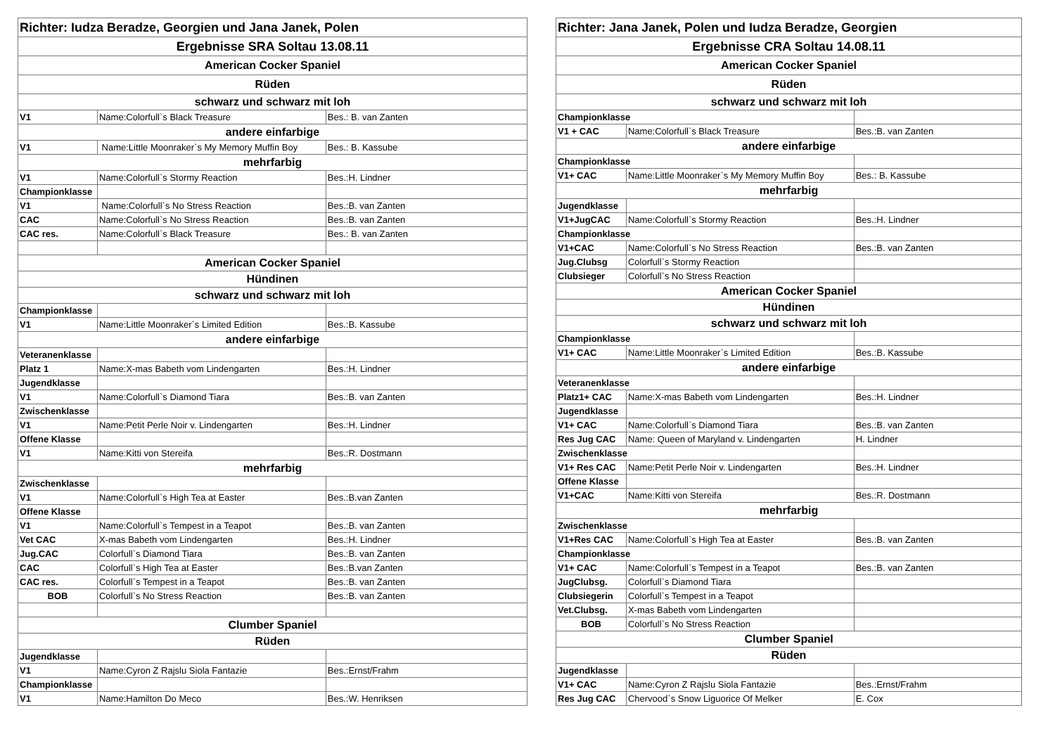| Richter: Iudza Beradze, Georgien und Jana Janek, Polen | | |
| Ergebnisse SRA Soltau 13.08.11 | | |
| American Cocker Spaniel | | |
| Rüden | | |
| schwarz und schwarz mit loh | | |
| V1 | Name:Colorfull`s Black Treasure | Bes.: B. van Zanten |
| andere einfarbige | | |
| V1 | Name:Little Moonraker`s My Memory Muffin Boy | Bes.: B. Kassube |
| mehrfarbig | | |
| V1 | Name:Colorfull`s Stormy Reaction | Bes.:H. Lindner |
| Championklasse | | |
| V1 | Name:Colorfull`s No Stress Reaction | Bes.:B. van Zanten |
| CAC | Name:Colorfull`s No Stress Reaction | Bes.:B. van Zanten |
| CAC res. | Name:Colorfull`s Black Treasure | Bes.: B. van Zanten |
| American Cocker Spaniel | | |
| Hündinen | | |
| schwarz und schwarz mit loh | | |
| Championklasse | | |
| V1 | Name:Little Moonraker`s Limited Edition | Bes.:B. Kassube |
| andere einfarbige | | |
| Veteranenklasse | | |
| Platz 1 | Name:X-mas Babeth vom Lindengarten | Bes.:H. Lindner |
| Jugendklasse | | |
| V1 | Name:Colorfull`s Diamond Tiara | Bes.:B. van Zanten |
| Zwischenklasse | | |
| V1 | Name:Petit Perle Noir v. Lindengarten | Bes.:H. Lindner |
| Offene Klasse | | |
| V1 | Name:Kitti von Stereifa | Bes.:R. Dostmann |
| mehrfarbig | | |
| Zwischenklasse | | |
| V1 | Name:Colorfull`s High Tea at Easter | Bes.:B.van Zanten |
| Offene Klasse | | |
| V1 | Name:Colorfull`s Tempest in a Teapot | Bes.:B. van Zanten |
| Vet CAC | X-mas Babeth vom Lindengarten | Bes.:H. Lindner |
| Jug.CAC | Colorfull`s Diamond Tiara | Bes.:B. van Zanten |
| CAC | Colorfull`s High Tea at Easter | Bes.:B.van Zanten |
| CAC res. | Colorfull`s Tempest in a Teapot | Bes.:B. van Zanten |
| BOB | Colorfull`s No Stress Reaction | Bes.:B. van Zanten |
| Clumber Spaniel | | |
| Rüden | | |
| Jugendklasse | | |
| V1 | Name:Cyron Z Rajslu Siola Fantazie | Bes.:Ernst/Frahm |
| Championklasse | | |
| V1 | Name:Hamilton Do Meco | Bes.:W. Henriksen |
| Richter: Jana Janek, Polen und Iudza Beradze, Georgien | | |
| Ergebnisse CRA Soltau 14.08.11 | | |
| American Cocker Spaniel | | |
| Rüden | | |
| schwarz und schwarz mit loh | | |
| Championklasse | | |
| V1 + CAC | Name:Colorfull`s Black Treasure | Bes.:B. van Zanten |
| andere einfarbige | | |
| Championklasse | | |
| V1+ CAC | Name:Little Moonraker`s My Memory Muffin Boy | Bes.: B. Kassube |
| mehrfarbig | | |
| Jugendklasse | | |
| V1+JugCAC | Name:Colorfull`s Stormy Reaction | Bes.:H. Lindner |
| Championklasse | | |
| V1+CAC | Name:Colorfull`s No Stress Reaction | Bes.:B. van Zanten |
| Jug.Clubsg | Colorfull`s Stormy Reaction | |
| Clubsieger | Colorfull`s No Stress Reaction | |
| American Cocker Spaniel | | |
| Hündinen | | |
| schwarz und schwarz mit loh | | |
| Championklasse | | |
| V1+ CAC | Name:Little Moonraker`s Limited Edition | Bes.:B. Kassube |
| andere einfarbige | | |
| Veteranenklasse | | |
| Platz1+ CAC | Name:X-mas Babeth vom Lindengarten | Bes.:H. Lindner |
| Jugendklasse | | |
| V1+ CAC | Name:Colorfull`s Diamond Tiara | Bes.:B. van Zanten |
| Res Jug CAC | Name: Queen of Maryland v. Lindengarten | H. Lindner |
| Zwischenklasse | | |
| V1+ Res CAC | Name:Petit Perle Noir v. Lindengarten | Bes.:H. Lindner |
| Offene Klasse | | |
| V1+CAC | Name:Kitti von Stereifa | Bes.:R. Dostmann |
| mehrfarbig | | |
| Zwischenklasse | | |
| V1+Res CAC | Name:Colorfull`s High Tea at Easter | Bes.:B. van Zanten |
| Championklasse | | |
| V1+ CAC | Name:Colorfull`s Tempest in a Teapot | Bes.:B. van Zanten |
| JugClubsg. | Colorfull`s Diamond Tiara | |
| Clubsiegerin | Colorfull`s Tempest in a Teapot | |
| Vet.Clubsg. | X-mas Babeth vom Lindengarten | |
| BOB | Colorfull`s No Stress Reaction | |
| Clumber Spaniel | | |
| Rüden | | |
| Jugendklasse | | |
| V1+ CAC | Name:Cyron Z Rajslu Siola Fantazie | Bes.:Ernst/Frahm |
| Res Jug CAC | Chervood`s Snow Liguorice Of Melker | E. Cox |